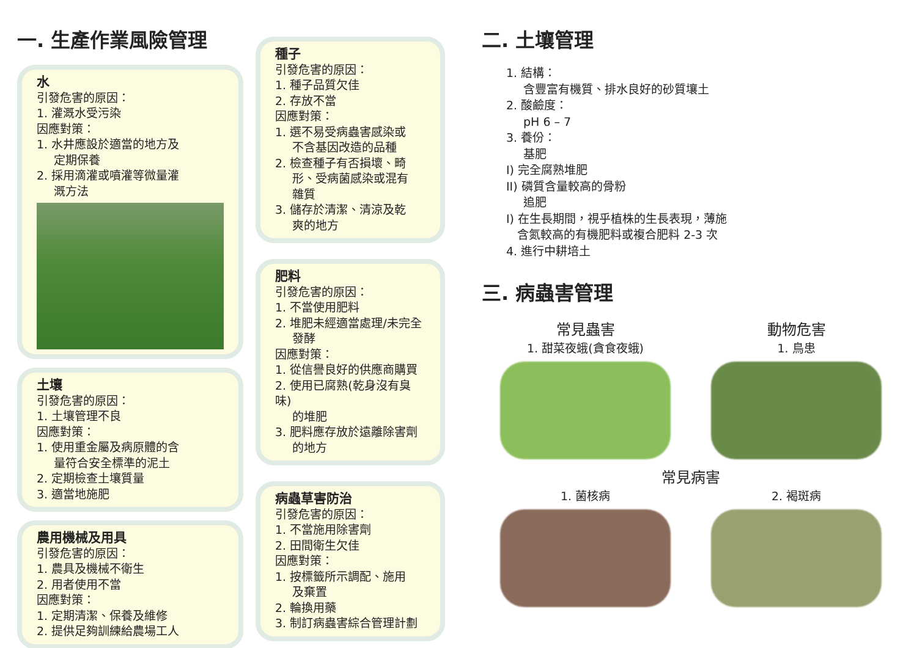一. 生產作業風險管理
水
引發危害的原因：
1. 灌溉水受污染
因應對策：
1. 水井應設於適當的地方及
定期保養
2. 採用滴灌或噴灌等微量灌
溉方法
土壤
引發危害的原因：
1. 土壤管理不良
因應對策：
1. 使用重金屬及病原體的含
量符合安全標準的泥土
2. 定期檢查土壤質量
3. 適當地施肥
農用機械及用具
引發危害的原因：
1. 農具及機械不衛生
2. 用者使用不當
因應對策：
1. 定期清潔、保養及維修
2. 提供足夠訓練給農場工人
種子
引發危害的原因：
1. 種子品質欠佳
2. 存放不當
因應對策：
1. 選不易受病蟲害感染或
不含基因改造的品種
2. 檢查種子有否損壞、畸
形、受病菌感染或混有
雜質
3. 儲存於清潔、清涼及乾
爽的地方
肥料
引發危害的原因：
1. 不當使用肥料
2. 堆肥未經適當處理/未完全
發酵
因應對策：
1. 從信譽良好的供應商購買
2. 使用已腐熟(乾身沒有臭味)
的堆肥
3. 肥料應存放於遠離除害劑
的地方
病蟲草害防治
引發危害的原因：
1. 不當施用除害劑
2. 田間衛生欠佳
因應對策：
1. 按標籤所示調配、施用
及棄置
2. 輪換用藥
3. 制訂病蟲害綜合管理計劃
二. 土壤管理
1. 結構：
含豐富有機質、排水良好的砂質壤土
2. 酸鹼度：
pH 6 – 7
3. 養份：
基肥
I) 完全腐熟堆肥
II) 磷質含量較高的骨粉
追肥
I) 在生長期間，視乎植株的生長表現，薄施
含氮較高的有機肥料或複合肥料 2-3 次
4. 進行中耕培土
三. 病蟲害管理
常見蟲害
1. 甜菜夜蛾(貪食夜蛾)
動物危害
1. 鳥患
常見病害
1. 菌核病
2. 褐斑病